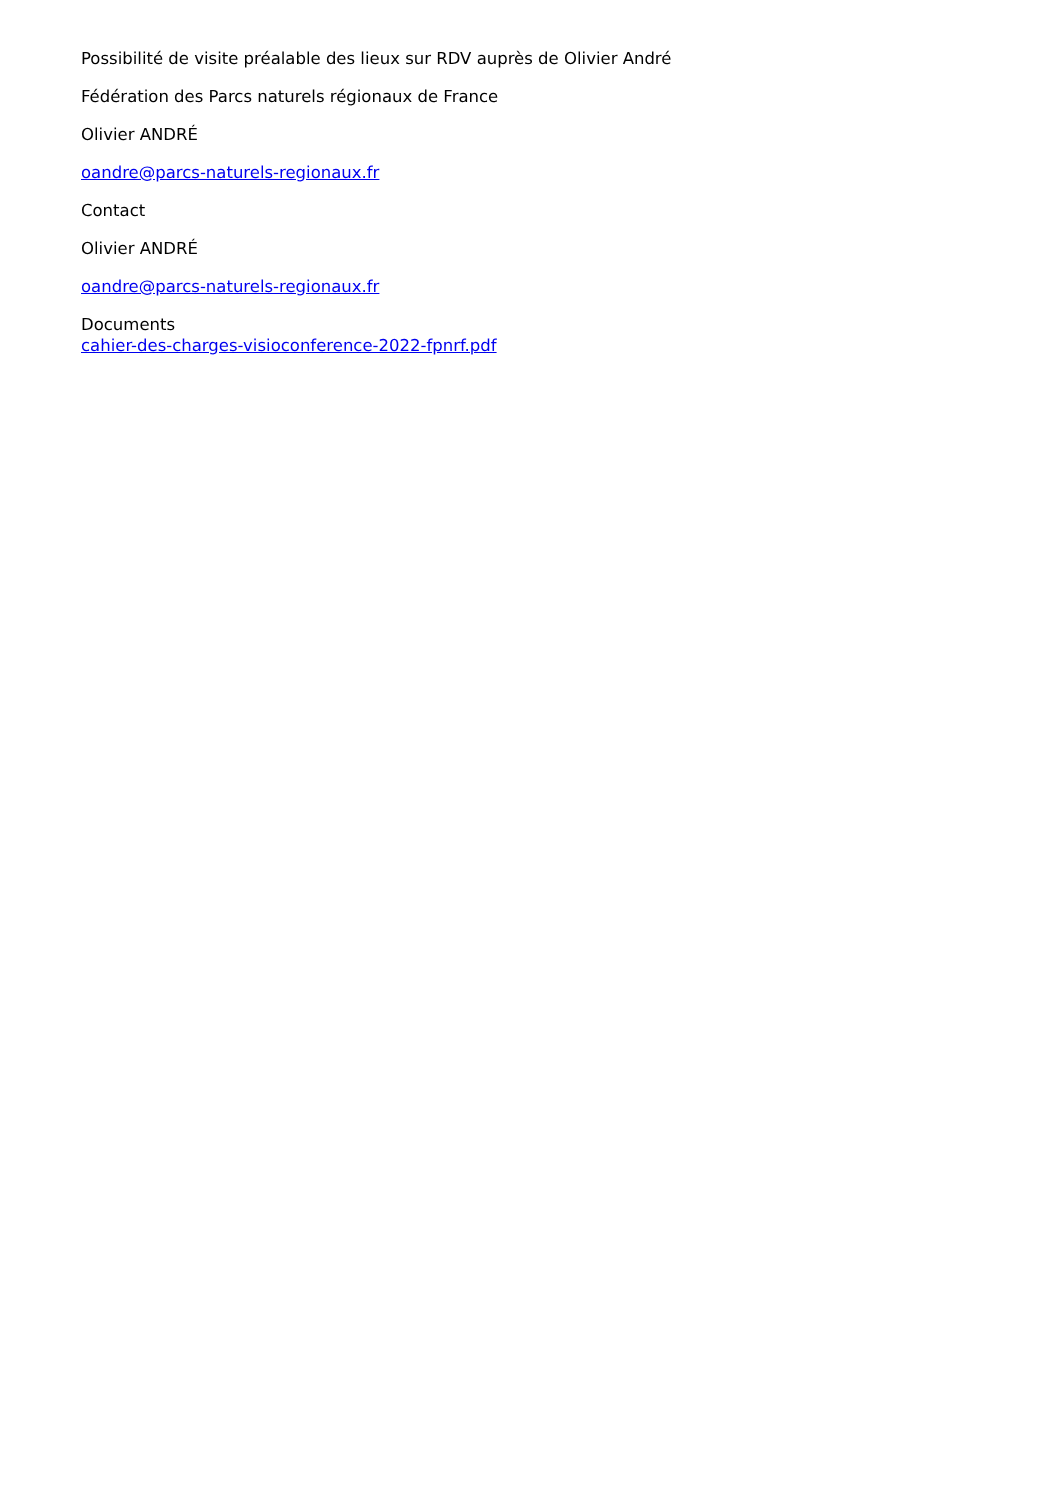Possibilité de visite préalable des lieux sur RDV auprès de Olivier André
Fédération des Parcs naturels régionaux de France
Olivier ANDRÉ
oandre@parcs-naturels-regionaux.fr
Contact
Olivier ANDRÉ
oandre@parcs-naturels-regionaux.fr
Documents
cahier-des-charges-visioconference-2022-fpnrf.pdf